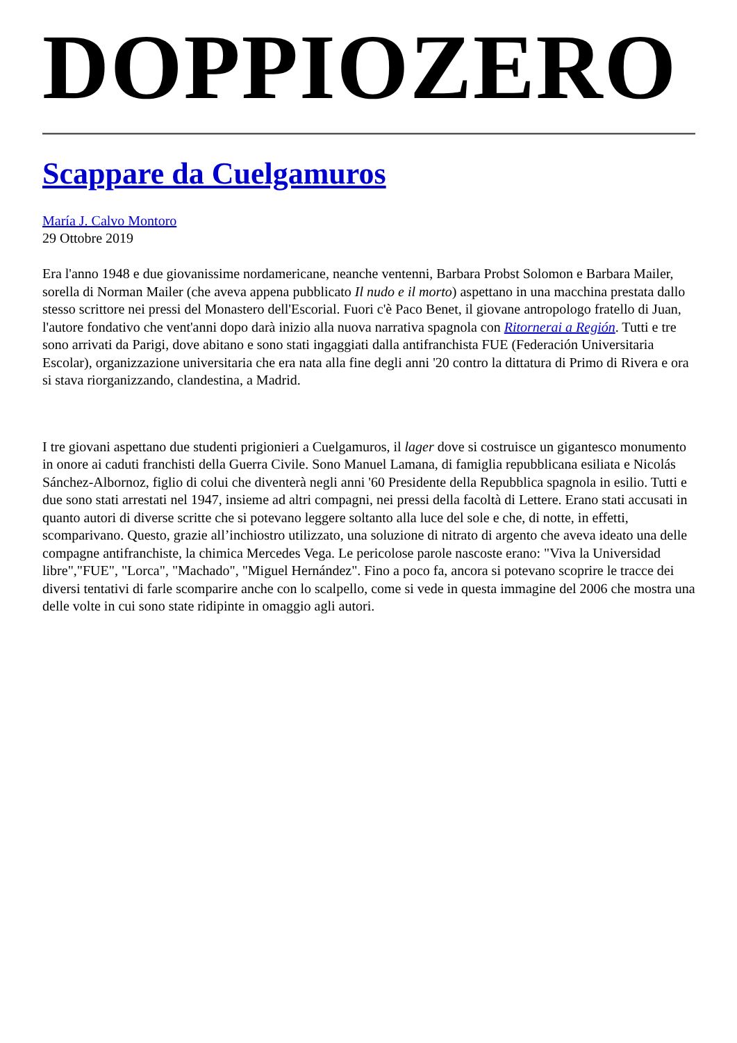DOPPIOZERO
Scappare da Cuelgamuros
María J. Calvo Montoro
29 Ottobre 2019
Era l'anno 1948 e due giovanissime nordamericane, neanche ventenni, Barbara Probst Solomon e Barbara Mailer, sorella di Norman Mailer (che aveva appena pubblicato Il nudo e il morto) aspettano in una macchina prestata dallo stesso scrittore nei pressi del Monastero dell'Escorial. Fuori c'è Paco Benet, il giovane antropologo fratello di Juan, l'autore fondativo che vent'anni dopo darà inizio alla nuova narrativa spagnola con Ritornerai a Región. Tutti e tre sono arrivati da Parigi, dove abitano e sono stati ingaggiati dalla antifranchista FUE (Federación Universitaria Escolar), organizzazione universitaria che era nata alla fine degli anni '20 contro la dittatura di Primo di Rivera e ora si stava riorganizzando, clandestina, a Madrid.
I tre giovani aspettano due studenti prigionieri a Cuelgamuros, il lager dove si costruisce un gigantesco monumento in onore ai caduti franchisti della Guerra Civile. Sono Manuel Lamana, di famiglia repubblicana esiliata e Nicolás Sánchez-Albornoz, figlio di colui che diventerà negli anni '60 Presidente della Repubblica spagnola in esilio. Tutti e due sono stati arrestati nel 1947, insieme ad altri compagni, nei pressi della facoltà di Lettere. Erano stati accusati in quanto autori di diverse scritte che si potevano leggere soltanto alla luce del sole e che, di notte, in effetti, scomparivano. Questo, grazie all’inchiostro utilizzato, una soluzione di nitrato di argento che aveva ideato una delle compagne antifranchiste, la chimica Mercedes Vega. Le pericolose parole nascoste erano: "Viva la Universidad libre","FUE", "Lorca", "Machado", "Miguel Hernández". Fino a poco fa, ancora si potevano scoprire le tracce dei diversi tentativi di farle scomparire anche con lo scalpello, come si vede in questa immagine del 2006 che mostra una delle volte in cui sono state ridipinte in omaggio agli autori.